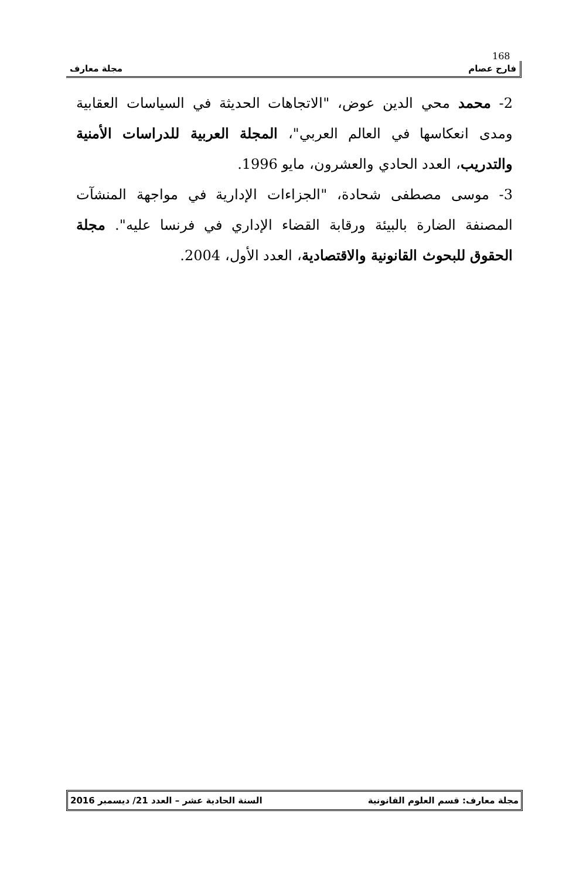168
فارح عصام مجلة معارف
2- محمد محي الدين عوض، "الاتجاهات الحديثة في السياسات العقابية ومدى انعكاسها في العالم العربي"، المجلة العربية للدراسات الأمنية والتدريب، العدد الحادي والعشرون، مايو 1996.
3- موسى مصطفى شحادة، "الجزاءات الإدارية في مواجهة المنشآت المصنفة الضارة بالبيئة ورقابة القضاء الإداري في فرنسا عليه". مجلة الحقوق للبحوث القانونية والاقتصادية، العدد الأول، 2004.
مجلة معارف: قسم العلوم القانونية السنة الحادية عشر – العدد 21/ ديسمبر 2016